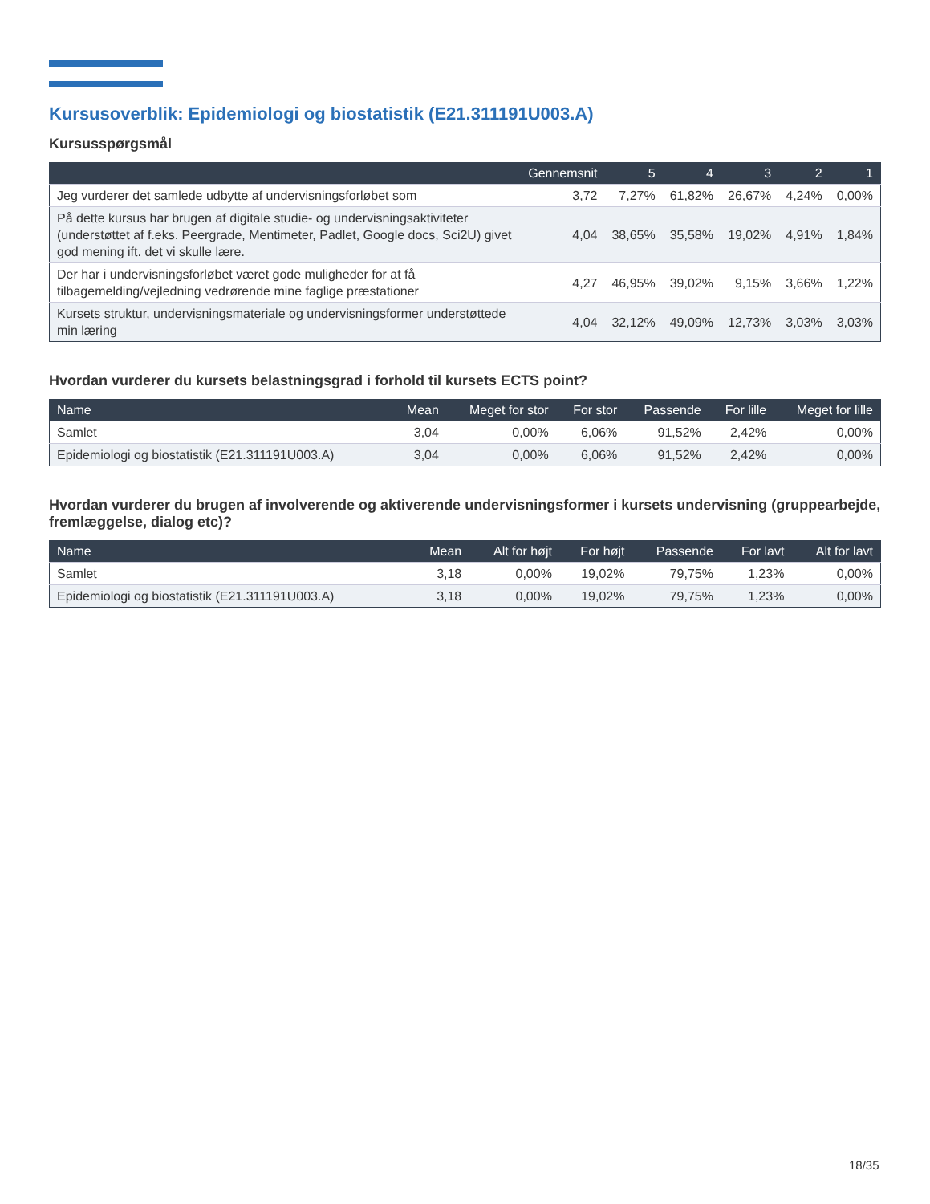Kursusoverblik: Epidemiologi og biostatistik (E21.311191U003.A)
Kursusspørgsmål
| | Gennemsnit | 5 | 4 | 3 | 2 | 1 |
| --- | --- | --- | --- | --- | --- | --- |
| Jeg vurderer det samlede udbytte af undervisningsforløbet som | 3,72 | 7,27% | 61,82% | 26,67% | 4,24% | 0,00% |
| På dette kursus har brugen af digitale studie- og undervisningsaktiviteter (understøttet af f.eks. Peergrade, Mentimeter, Padlet, Google docs, Sci2U) givet god mening ift. det vi skulle lære. | 4,04 | 38,65% | 35,58% | 19,02% | 4,91% | 1,84% |
| Der har i undervisningsforløbet været gode muligheder for at få tilbagemelding/vejledning vedrørende mine faglige præstationer | 4,27 | 46,95% | 39,02% | 9,15% | 3,66% | 1,22% |
| Kursets struktur, undervisningsmateriale og undervisningsformer understøttede min læring | 4,04 | 32,12% | 49,09% | 12,73% | 3,03% | 3,03% |
Hvordan vurderer du kursets belastningsgrad i forhold til kursets ECTS point?
| Name | Mean | Meget for stor | For stor | Passende | For lille | Meget for lille |
| --- | --- | --- | --- | --- | --- | --- |
| Samlet | 3,04 | 0,00% | 6,06% | 91,52% | 2,42% | 0,00% |
| Epidemiologi og biostatistik (E21.311191U003.A) | 3,04 | 0,00% | 6,06% | 91,52% | 2,42% | 0,00% |
Hvordan vurderer du brugen af involverende og aktiverende undervisningsformer i kursets undervisning (gruppearbejde, fremlæggelse, dialog etc)?
| Name | Mean | Alt for højt | For højt | Passende | For lavt | Alt for lavt |
| --- | --- | --- | --- | --- | --- | --- |
| Samlet | 3,18 | 0,00% | 19,02% | 79,75% | 1,23% | 0,00% |
| Epidemiologi og biostatistik (E21.311191U003.A) | 3,18 | 0,00% | 19,02% | 79,75% | 1,23% | 0,00% |
18/35